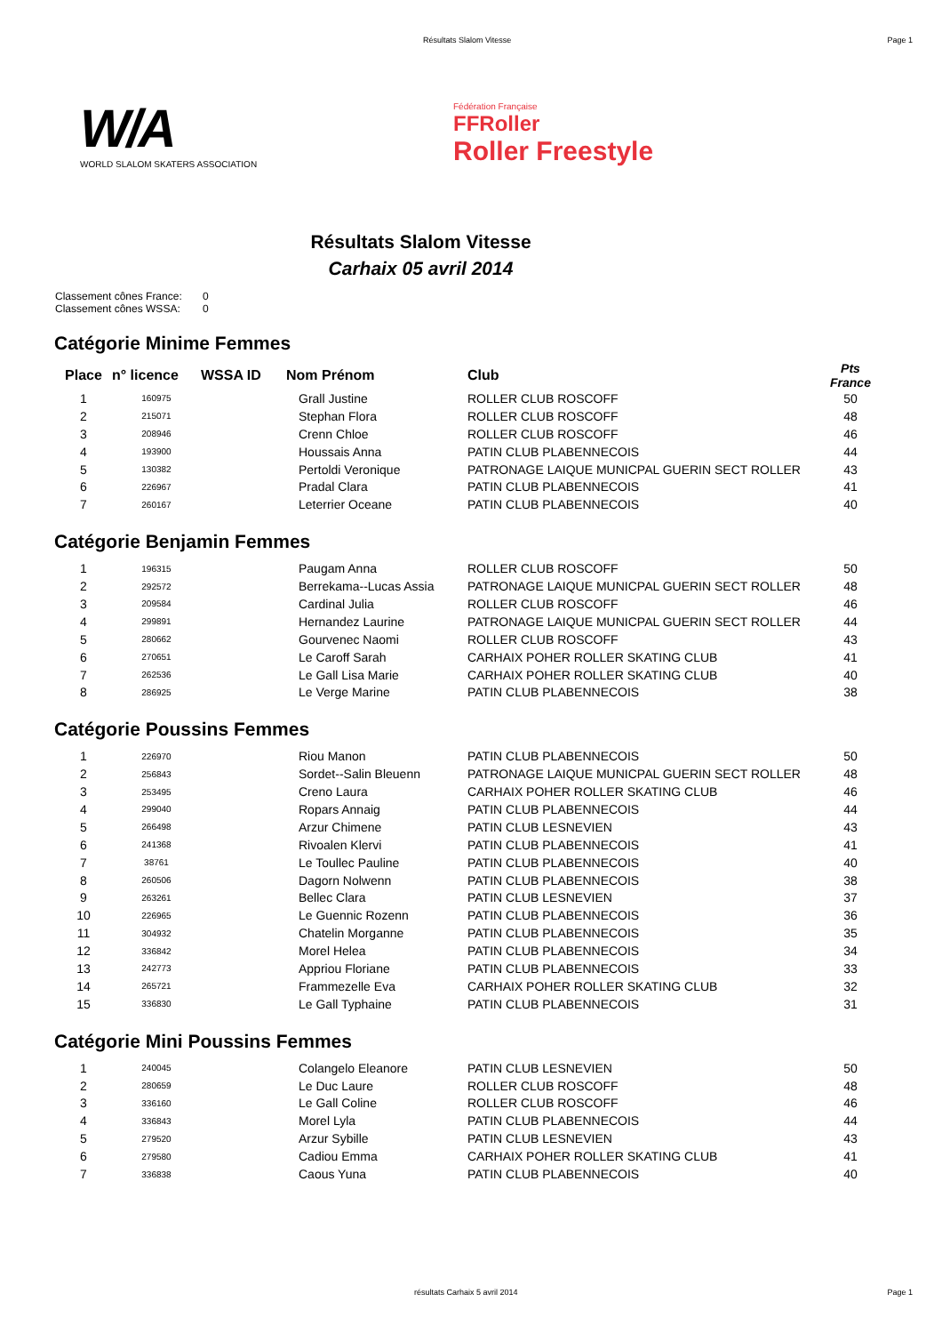Résultats Slalom Vitesse Page 1
W/A
WORLD SLALOM SKATERS ASSOCIATION
Fédération Française
FFRoller
Roller Freestyle
Résultats Slalom Vitesse
Carhaix 05 avril 2014
Classement cônes France: 0
Classement cônes WSSA: 0
Catégorie Minime Femmes
| Place | n° licence | WSSA ID | Nom Prénom | Club | Pts France |
| --- | --- | --- | --- | --- | --- |
| 1 | 160975 | | Grall Justine | ROLLER CLUB ROSCOFF | 50 |
| 2 | 215071 | | Stephan Flora | ROLLER CLUB ROSCOFF | 48 |
| 3 | 208946 | | Crenn Chloe | ROLLER CLUB ROSCOFF | 46 |
| 4 | 193900 | | Houssais Anna | PATIN CLUB PLABENNECOIS | 44 |
| 5 | 130382 | | Pertoldi Veronique | PATRONAGE LAIQUE MUNICPAL GUERIN SECT ROLLER | 43 |
| 6 | 226967 | | Pradal Clara | PATIN CLUB PLABENNECOIS | 41 |
| 7 | 260167 | | Leterrier Oceane | PATIN CLUB PLABENNECOIS | 40 |
Catégorie Benjamin Femmes
| 1 | 196315 | | Paugam Anna | ROLLER CLUB ROSCOFF | 50 |
| 2 | 292572 | | Berrekama--Lucas Assia | PATRONAGE LAIQUE MUNICPAL GUERIN SECT ROLLER | 48 |
| 3 | 209584 | | Cardinal Julia | ROLLER CLUB ROSCOFF | 46 |
| 4 | 299891 | | Hernandez Laurine | PATRONAGE LAIQUE MUNICPAL GUERIN SECT ROLLER | 44 |
| 5 | 280662 | | Gourvenec Naomi | ROLLER CLUB ROSCOFF | 43 |
| 6 | 270651 | | Le Caroff Sarah | CARHAIX POHER ROLLER SKATING CLUB | 41 |
| 7 | 262536 | | Le Gall Lisa Marie | CARHAIX POHER ROLLER SKATING CLUB | 40 |
| 8 | 286925 | | Le Verge Marine | PATIN CLUB PLABENNECOIS | 38 |
Catégorie Poussins Femmes
| 1 | 226970 | | Riou Manon | PATIN CLUB PLABENNECOIS | 50 |
| 2 | 256843 | | Sordet--Salin Bleuenn | PATRONAGE LAIQUE MUNICPAL GUERIN SECT ROLLER | 48 |
| 3 | 253495 | | Creno Laura | CARHAIX POHER ROLLER SKATING CLUB | 46 |
| 4 | 299040 | | Ropars Annaig | PATIN CLUB PLABENNECOIS | 44 |
| 5 | 266498 | | Arzur Chimene | PATIN CLUB LESNEVIEN | 43 |
| 6 | 241368 | | Rivoalen Klervi | PATIN CLUB PLABENNECOIS | 41 |
| 7 | 38761 | | Le Toullec Pauline | PATIN CLUB PLABENNECOIS | 40 |
| 8 | 260506 | | Dagorn Nolwenn | PATIN CLUB PLABENNECOIS | 38 |
| 9 | 263261 | | Bellec Clara | PATIN CLUB LESNEVIEN | 37 |
| 10 | 226965 | | Le Guennic Rozenn | PATIN CLUB PLABENNECOIS | 36 |
| 11 | 304932 | | Chatelin Morganne | PATIN CLUB PLABENNECOIS | 35 |
| 12 | 336842 | | Morel Helea | PATIN CLUB PLABENNECOIS | 34 |
| 13 | 242773 | | Appriou Floriane | PATIN CLUB PLABENNECOIS | 33 |
| 14 | 265721 | | Frammezelle Eva | CARHAIX POHER ROLLER SKATING CLUB | 32 |
| 15 | 336830 | | Le Gall Typhaine | PATIN CLUB PLABENNECOIS | 31 |
Catégorie Mini Poussins Femmes
| 1 | 240045 | | Colangelo Eleanore | PATIN CLUB LESNEVIEN | 50 |
| 2 | 280659 | | Le Duc Laure | ROLLER CLUB ROSCOFF | 48 |
| 3 | 336160 | | Le Gall Coline | ROLLER CLUB ROSCOFF | 46 |
| 4 | 336843 | | Morel Lyla | PATIN CLUB PLABENNECOIS | 44 |
| 5 | 279520 | | Arzur Sybille | PATIN CLUB LESNEVIEN | 43 |
| 6 | 279580 | | Cadiou Emma | CARHAIX POHER ROLLER SKATING CLUB | 41 |
| 7 | 336838 | | Caous Yuna | PATIN CLUB PLABENNECOIS | 40 |
résultats Carhaix 5 avril 2014 Page 1